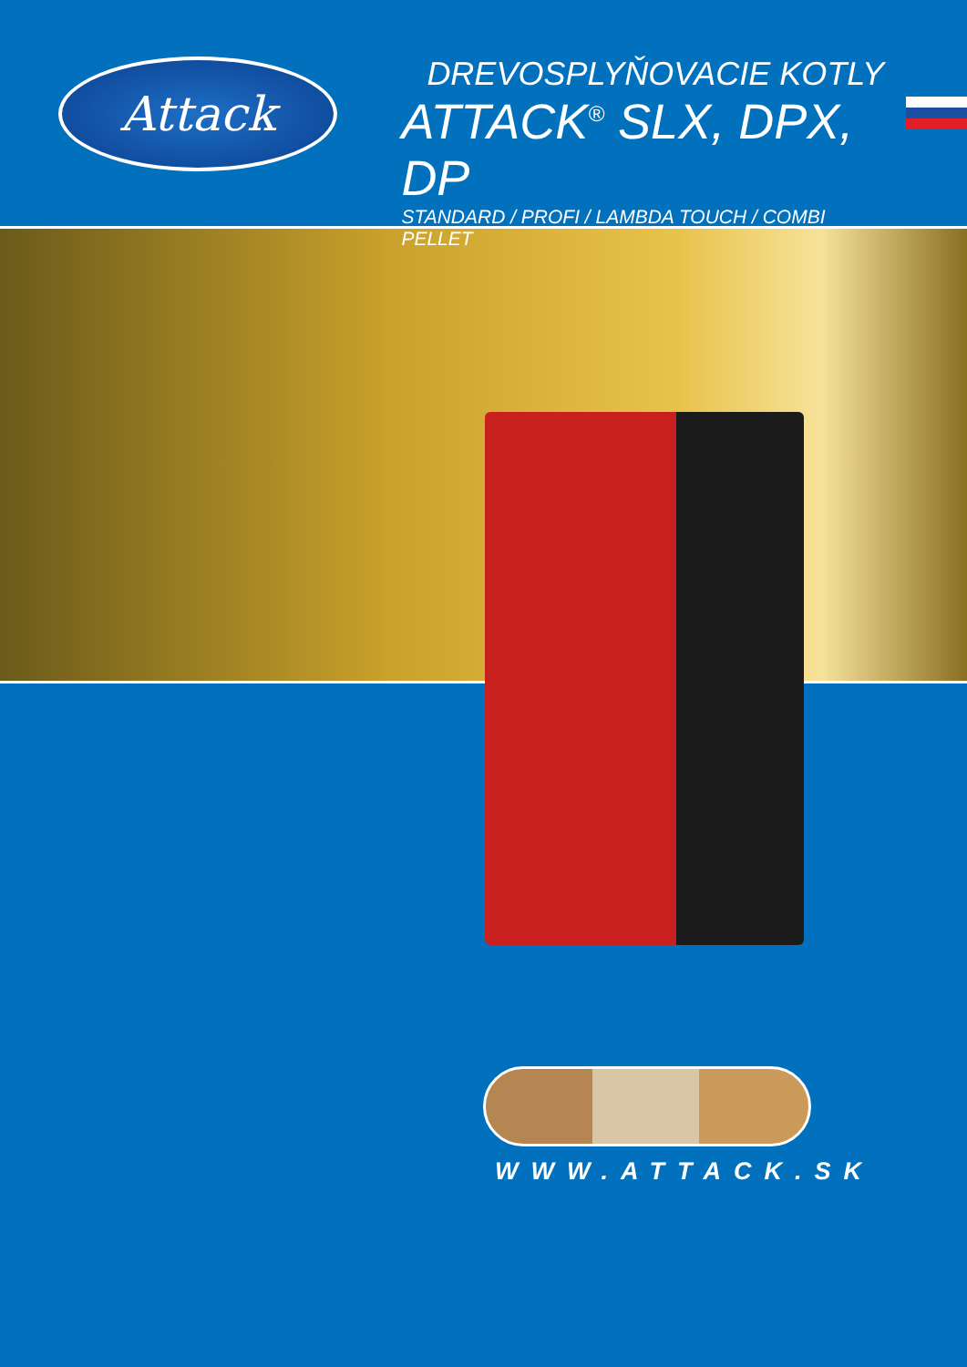Attack
DREVOSPLYŇOVACIE KOTLY
ATTACK<sup>®</sup> SLX, DPX, DP
STANDARD / PROFI / LAMBDA TOUCH / COMBI PELLET
WWW.ATTACK.SK